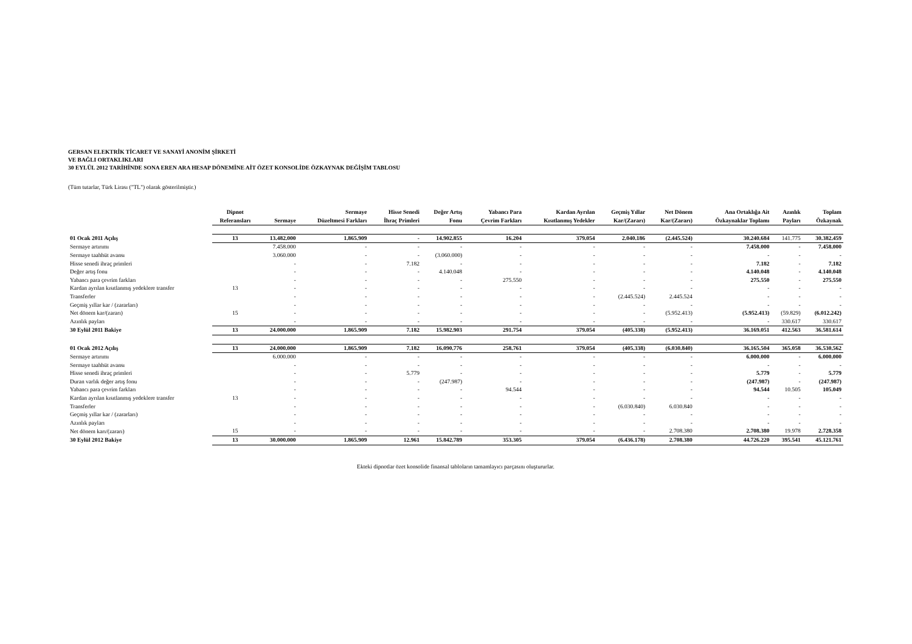GERSAN ELEKTRİK TİCARET VE SANAYİ ANONİM ŞİRKETİ
VE BAĞLI ORTAKLIKLARI
30 EYLÜL 2012 TARİHİNDE SONA EREN ARA HESAP DÖNEMİNE AİT ÖZET KONSOLİDE ÖZKAYNAK DEĞİŞİM TABLOSU
(Tüm tutarlar, Türk Lirası ("TL") olarak gösterilmiştir.)
| | Dipnot Referansları | Sermaye | Sermaye Düzeltmesi Farkları | Hisse Senedi İhraç Primleri | Değer Artış Fonu | Yabancı Para Çevrim Farkları | Kardan Ayrılan Kısıtlanmış Yedekler | Geçmiş Yıllar Kar/(Zararı) | Net Dönem Kar/(Zararı) | Ana Ortaklığa Ait Özkaynaklar Toplamı | Azınlık Payları | Toplam Özkaynak |
| --- | --- | --- | --- | --- | --- | --- | --- | --- | --- | --- | --- | --- |
| 01 Ocak 2011 Açılış | 13 | 13.482.000 | 1.865.909 | - | 14.902.855 | 16.204 | 379.054 | 2.040.186 | (2.445.524) | 30.240.684 | 141.775 | 30.382.459 |
| Sermaye artırımı | | 7.458.000 | - | - | - | - | - | - | - | 7.458.000 | - | 7.458.000 |
| Sermaye taahhüt avansı | | 3.060.000 | - | - | (3.060.000) | - | - | - | - | - | - | - |
| Hisse senedi ihraç primleri | | - | - | 7.182 | - | - | - | - | - | 7.182 | - | 7.182 |
| Değer artış fonu | | - | - | - | 4.140.048 | - | - | - | - | 4.140.048 | - | 4.140.048 |
| Yabancı para çevrim farkları | | - | - | - | - | 275.550 | - | - | - | 275.550 | - | 275.550 |
| Kardan ayrılan kısıtlanmış yedeklere transfer | 13 | - | - | - | - | - | - | - | - | - | - | - |
| Transferler | | - | - | - | - | - | - | (2.445.524) | 2.445.524 | - | - | - |
| Geçmiş yıllar kar / (zararları) | | - | - | - | - | - | - | - | - | - | - | - |
| Net dönem kar/(zararı) | 15 | - | - | - | - | - | - | - | (5.952.413) | (5.952.413) | (59.829) | (6.012.242) |
| Azınlık payları | | - | - | - | - | - | - | - | - | - | 330.617 | 330.617 |
| 30 Eylül 2011 Bakiye | 13 | 24.000.000 | 1.865.909 | 7.182 | 15.982.903 | 291.754 | 379.054 | (405.338) | (5.952.413) | 36.169.051 | 412.563 | 36.581.614 |
| 01 Ocak 2012 Açılış | 13 | 24.000.000 | 1.865.909 | 7.182 | 16.090.776 | 258.761 | 379.054 | (405.338) | (6.030.840) | 36.165.504 | 365.058 | 36.530.562 |
| Sermaye artırımı | | 6.000.000 | - | - | - | - | - | - | - | 6.000.000 | - | 6.000.000 |
| Sermaye taahhüt avansı | | - | - | - | - | - | - | - | - | - | - | - |
| Hisse senedi ihraç primleri | | - | - | 5.779 | - | - | - | - | - | 5.779 | - | 5.779 |
| Duran varlık değer artış fonu | | - | - | - | (247.987) | - | - | - | - | (247.987) | - | (247.987) |
| Yabancı para çevrim farkları | | - | - | - | - | 94.544 | - | - | - | 94.544 | 10.505 | 105.049 |
| Kardan ayrılan kısıtlanmış yedeklere transfer | 13 | - | - | - | - | - | - | - | - | - | - | - |
| Transferler | | - | - | - | - | - | - | (6.030.840) | 6.030.840 | - | - | - |
| Geçmiş yıllar kar / (zararları) | | - | - | - | - | - | - | - | - | - | - | - |
| Azınlık payları | | - | - | - | - | - | - | - | - | - | - | - |
| Net dönem karı/(zararı) | 15 | - | - | - | - | - | - | - | 2.708.380 | 2.708.380 | 19.978 | 2.728.358 |
| 30 Eylül 2012 Bakiye | 13 | 30.000.000 | 1.865.909 | 12.961 | 15.842.789 | 353.305 | 379.054 | (6.436.178) | 2.708.380 | 44.726.220 | 395.541 | 45.121.761 |
Ekteki dipnotlar özet konsolide finansal tabloların tamamlayıcı parçasını oluştururlar.